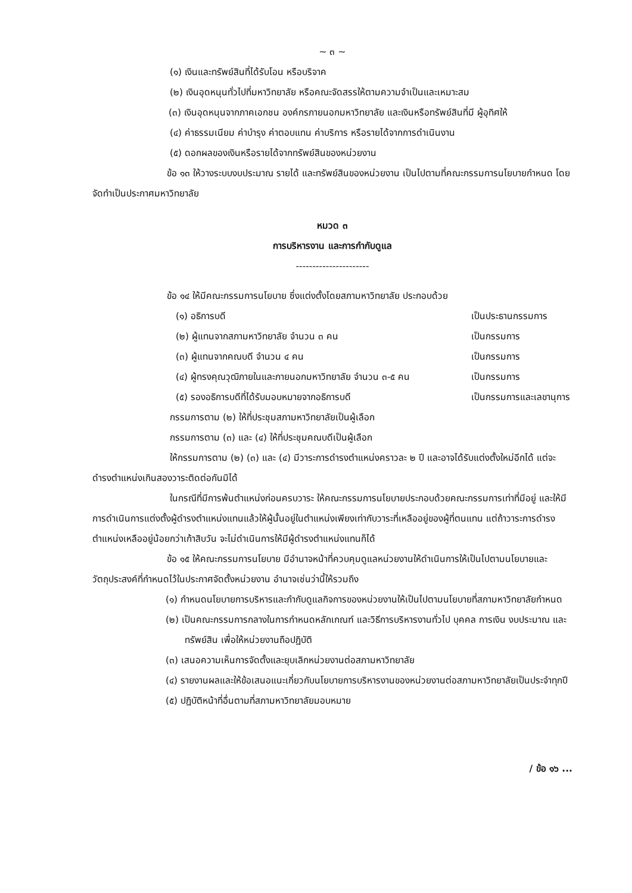~ ๓ ~
(๑) เงินและทรัพย์สินที่ได้รับโอน หรือบริจาค
(๒) เงินอุดหนุนทั่วไปที่มหาวิทยาลัย หรือคณะจัดสรรให้ตามความจำเป็นและเหมาะสม
(๓) เงินอุดหนุนจากภาคเอกชน องค์กรภายนอกมหาวิทยาลัย และเงินหรือทรัพย์สินที่มี ผู้อุทิศให้
(๔) ค่าธรรมเนียม ค่าบำรุง ค่าตอบแทน ค่าบริการ หรือรายได้จากการดำเนินงาน
(๕) ดอกผลของเงินหรือรายได้จากทรัพย์สินของหน่วยงาน
ข้อ ๑๓ ให้วางระบบงบประมาณ รายได้ และทรัพย์สินของหน่วยงาน เป็นไปตามที่คณะกรรมการนโยบายกำหนด โดยจัดทำเป็นประกาศมหาวิทยาลัย
หมวด ๓
การบริหารงาน และการกำกับดูแล
----------------------
ข้อ ๑๔ ให้มีคณะกรรมการนโยบาย ซึ่งแต่งตั้งโดยสภามหาวิทยาลัย ประกอบด้วย
(๑) อธิการบดี เป็นประธานกรรมการ
(๒) ผู้แทนจากสภามหาวิทยาลัย จำนวน ๓ คน เป็นกรรมการ
(๓) ผู้แทนจากคณบดี จำนวน ๔ คน เป็นกรรมการ
(๔) ผู้ทรงคุณวุฒิภายในและภายนอกมหาวิทยาลัย จำนวน ๓-๕ คน เป็นกรรมการ
(๕) รองอธิการบดีที่ได้รับมอบหมายจากอธิการบดี เป็นกรรมการและเลขานุการ
กรรมการตาม (๒) ให้ที่ประชุมสภามหาวิทยาลัยเป็นผู้เลือก
กรรมการตาม (๓) และ (๔) ให้ที่ประชุมคณบดีเป็นผู้เลือก
ให้กรรมการตาม (๒) (๓) และ (๔) มีวาระการดำรงตำแหน่งคราวละ ๒ ปี และอาจได้รับแต่งตั้งใหม่อีกได้ แต่จะดำรงตำแหน่งเกินสองวาระติดต่อกันมิได้
ในกรณีที่มีการพ้นตำแหน่งก่อนครบวาระ ให้คณะกรรมการนโยบายประกอบด้วยคณะกรรมการเท่าที่มีอยู่ และให้มีการดำเนินการแต่งตั้งผู้ดำรงตำแหน่งแทนแล้วให้ผู้นั้นอยู่ในตำแหน่งเพียงเท่ากับวาระที่เหลืออยู่ของผู้ที่ตนแทน แต่ถ้าวาระการดำรงตำแหน่งเหลืออยู่น้อยกว่าเก้าสิบวัน จะไม่ดำเนินการให้มีผู้ดำรงตำแหน่งแทนก็ได้
ข้อ ๑๕ ให้คณะกรรมการนโยบาย มีอำนาจหน้าที่ควบคุมดูแลหน่วยงานให้ดำเนินการให้เป็นไปตามนโยบายและวัตถุประสงค์ที่กำหนดไว้ในประกาศจัดตั้งหน่วยงาน อำนาจเช่นว่านี้ให้รวมถึง
(๑) กำหนดนโยบายการบริหารและกำกับดูแลกิจการของหน่วยงานให้เป็นไปตามนโยบายที่สภามหาวิทยาลัยกำหนด
(๒) เป็นคณะกรรมการกลางในการกำหนดหลักเกณฑ์ และวิธีการบริหารงานทั่วไป บุคคล การเงิน งบประมาณ และทรัพย์สิน เพื่อให้หน่วยงานถือปฏิบัติ
(๓) เสนอความเห็นการจัดตั้งและยุบเลิกหน่วยงานต่อสภามหาวิทยาลัย
(๔) รายงานผลและให้ข้อเสนอแนะเกี่ยวกับนโยบายการบริหารงานของหน่วยงานต่อสภามหาวิทยาลัยเป็นประจำทุกปี
(๕) ปฏิบัติหน้าที่อื่นตามที่สภามหาวิทยาลัยมอบหมาย
/ ข้อ ๑๖ ...